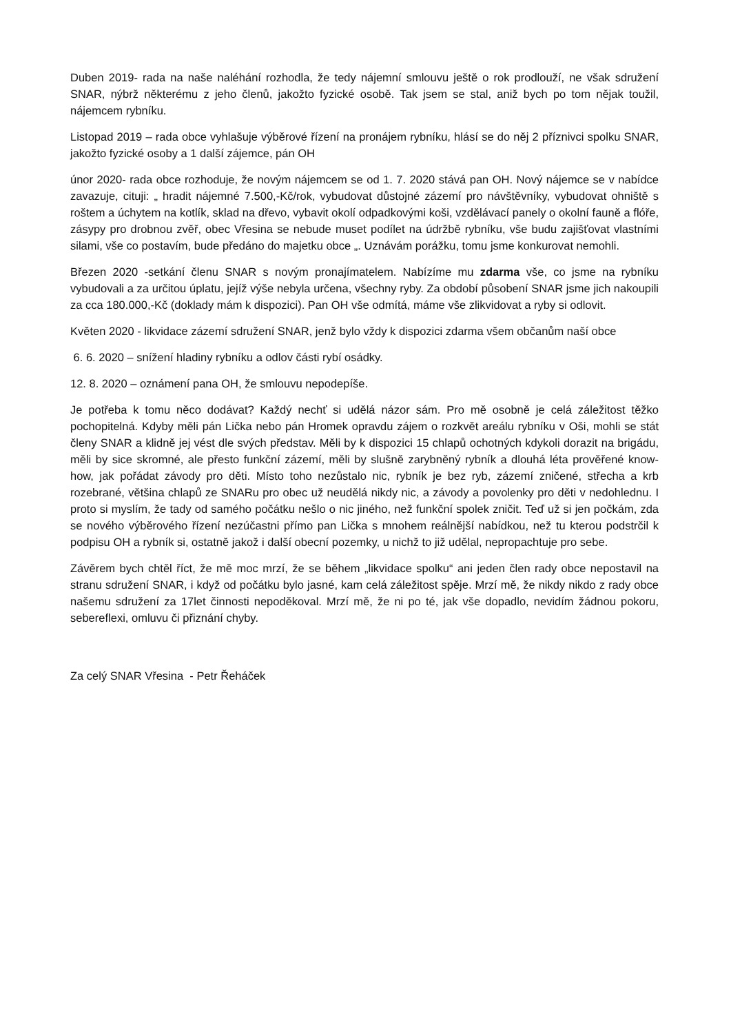Duben 2019- rada na naše naléhání rozhodla, že tedy nájemní smlouvu ještě o rok prodlouží, ne však sdružení SNAR, nýbrž některému z jeho členů, jakožto fyzické osobě. Tak jsem se stal, aniž bych po tom nějak toužil, nájemcem rybníku.
Listopad 2019 – rada obce vyhlašuje výběrové řízení na pronájem rybníku, hlásí se do něj 2 příznivci spolku SNAR, jakožto fyzické osoby a 1 další zájemce, pán OH
únor 2020- rada obce rozhoduje, že novým nájemcem se od 1. 7. 2020 stává pan OH. Nový nájemce se v nabídce zavazuje, cituji: „ hradit nájemné 7.500,-Kč/rok, vybudovat důstojné zázemí pro návštěvníky, vybudovat ohniště s roštem a úchytem na kotlík, sklad na dřevo, vybavit okolí odpadkovými koši, vzdělávací panely o okolní fauně a flóře, zásypy pro drobnou zvěř, obec Vřesina se nebude muset podílet na údržbě rybníku, vše budu zajišťovat vlastními silami, vše co postavím, bude předáno do majetku obce „. Uznávám porážku, tomu jsme konkurovat nemohli.
Březen 2020 -setkání členu SNAR s novým pronajímatelem. Nabízíme mu zdarma vše, co jsme na rybníku vybudovali a za určitou úplatu, jejíž výše nebyla určena, všechny ryby. Za období působení SNAR jsme jich nakoupili za cca 180.000,-Kč (doklady mám k dispozici). Pan OH vše odmítá, máme vše zlikvidovat a ryby si odlovit.
Květen 2020 - likvidace zázemí sdružení SNAR, jenž bylo vždy k dispozici zdarma všem občanům naší obce
6. 6. 2020 – snížení hladiny rybníku a odlov části rybí osádky.
12. 8. 2020 – oznámení pana OH, že smlouvu nepodepíše.
Je potřeba k tomu něco dodávat? Každý nechť si udělá názor sám. Pro mě osobně je celá záležitost těžko pochopitelná. Kdyby měli pán Lička nebo pán Hromek opravdu zájem o rozkvět areálu rybníku v Oši, mohli se stát členy SNAR a klidně jej vést dle svých představ. Měli by k dispozici 15 chlapů ochotných kdykoli dorazit na brigádu, měli by sice skromné, ale přesto funkční zázemí, měli by slušně zarybněný rybník a dlouhá léta prověřené know-how, jak pořádat závody pro děti. Místo toho nezůstalo nic, rybník je bez ryb, zázemí zničené, střecha a krb rozebrané, většina chlapů ze SNARu pro obec už neudělá nikdy nic, a závody a povolenky pro děti v nedohlednu. I proto si myslím, že tady od samého počátku nešlo o nic jiného, než funkční spolek zničit. Teď už si jen počkám, zda se nového výběrového řízení nezúčastni přímo pan Lička s mnohem reálnější nabídkou, než tu kterou podstrčil k podpisu OH a rybník si, ostatně jakož i další obecní pozemky, u nichž to již udělal, nepropachtuje pro sebe.
Závěrem bych chtěl říct, že mě moc mrzí, že se během „likvidace spolku“ ani jeden člen rady obce nepostavil na stranu sdružení SNAR, i když od počátku bylo jasné, kam celá záležitost spěje. Mrzí mě, že nikdy nikdo z rady obce našemu sdružení za 17let činnosti nepoděkoval. Mrzí mě, že ni po té, jak vše dopadlo, nevidím žádnou pokoru, sebereflexi, omluvu či přiznání chyby.
Za celý SNAR Vřesina - Petr Řeháček